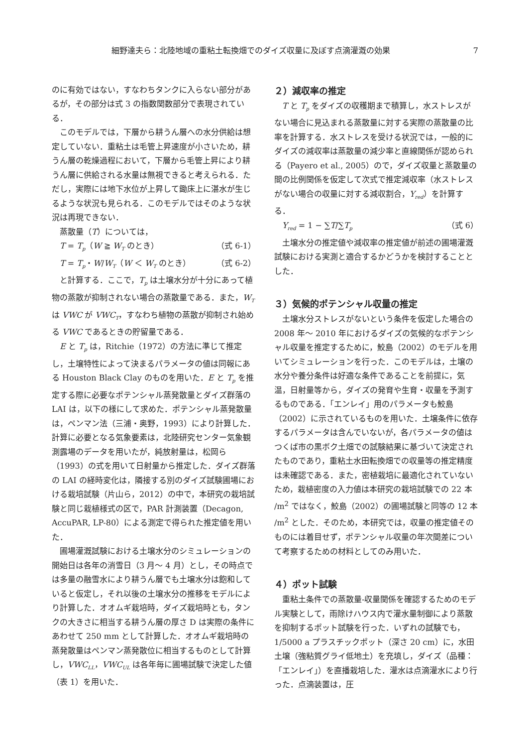細野達夫ら：北陸地域の重粘土転換畑でのダイズ収量に及ぼす点滴灌漑の効果 7
のに有効ではない，すなわちタンクに入らない部分があるが，その部分は式 3 の指数関数部分で表現されている．
このモデルでは，下層から耕うん層への水分供給は想定していない．重粘土は毛管上昇速度が小さいため，耕うん層の乾燥過程において，下層から毛管上昇により耕うん層に供給される水量は無視できると考えられる．ただし，実際には地下水位が上昇して鋤床上に湛水が生じるような状況も見られる．このモデルではそのような状況は再現できない．
蒸散量（T）については，
T = T<sub>p</sub>（W ≧ W<sub>T</sub> のとき） （式 6-1）
T = T<sub>p</sub>・W/W<sub>T</sub>（W ＜ W<sub>T</sub> のとき） （式 6-2）
と計算する．ここで，T<sub>p</sub> は土壌水分が十分にあって植物の蒸散が抑制されない場合の蒸散量である．また，W<sub>T</sub> は VWC が VWC<sub>T</sub>，すなわち植物の蒸散が抑制され始める VWC であるときの貯留量である．
E と T<sub>p</sub> は，Ritchie（1972）の方法に準じて推定し，土壌特性によって決まるパラメータの値は同報にある Houston Black Clay のものを用いた．E と T<sub>p</sub> を推定する際に必要なポテンシャル蒸発散量とダイズ群落の LAI は，以下の様にして求めた．ポテンシャル蒸発散量は，ペンマン法（三浦・奥野，1993）により計算した．計算に必要となる気象要素は，北陸研究センター気象観測露場のデータを用いたが，純放射量は，松岡ら（1993）の式を用いて日射量から推定した．ダイズ群落の LAI の経時変化は，隣接する別のダイズ試験圃場における栽培試験（片山ら，2012）の中で，本研究の栽培試験と同じ栽植様式の区で，PAR 計測装置（Decagon, AccuPAR, LP-80）による測定で得られた推定値を用いた．
圃場灌漑試験における土壌水分のシミュレーションの開始日は各年の消雪日（3 月～ 4 月）とし，その時点では多量の融雪水により耕うん層でも土壌水分は飽和していると仮定し，それ以後の土壌水分の推移をモデルにより計算した．オオムギ栽培時，ダイズ栽培時とも，タンクの大きさに相当する耕うん層の厚さ D は実際の条件にあわせて 250 mm として計算した．オオムギ栽培時の蒸発散量はペンマン蒸発散位に相当するものとして計算し，VWC<sub>LL</sub>，VWC<sub>UL</sub> は各年毎に圃場試験で決定した値（表 1）を用いた．
２）減収率の推定
T と T<sub>p</sub> をダイズの収穫期まで積算し，水ストレスがない場合に見込まれる蒸散量に対する実際の蒸散量の比率を計算する．水ストレスを受ける状況では，一般的にダイズの減収率は蒸散量の減少率と直線関係が認められる（Payero et al., 2005）ので，ダイズ収量と蒸散量の間の比例関係を仮定して次式で推定減収率（水ストレスがない場合の収量に対する減収割合，Y<sub>red</sub>）を計算する．
Y<sub>red</sub> = 1 − ∑T/∑T<sub>p</sub> （式 6）
土壌水分の推定値や減収率の推定値が前述の圃場灌漑試験における実測と適合するかどうかを検討することとした．
３）気候的ポテンシャル収量の推定
土壌水分ストレスがないという条件を仮定した場合の 2008 年～ 2010 年におけるダイズの気候的なポテンシャル収量を推定するために，鮫島（2002）のモデルを用いてシミュレーションを行った．このモデルは，土壌の水分や養分条件は好適な条件であることを前提に，気温，日射量等から，ダイズの発育や生育・収量を予測するものである．「エンレイ」用のパラメータも鮫島（2002）に示されているものを用いた．土壌条件に依存するパラメータは含んでいないが，各パラメータの値はつくば市の黒ボク土畑での試験結果に基づいて決定されたものであり，重粘土水田転換畑での収量等の推定精度は未確認である．また，密植栽培に最適化されていないため，栽植密度の入力値は本研究の栽培試験での 22 本 /m<sup>2</sup> ではなく，鮫島（2002）の圃場試験と同等の 12 本 /m<sup>2</sup> とした．そのため，本研究では，収量の推定値そのものには着目せず，ポテンシャル収量の年次間差について考察するための材料としてのみ用いた．
４）ポット試験
重粘土条件での蒸散量-収量関係を確認するためのモデル実験として，雨除けハウス内で灌水量制御により蒸散を抑制するポット試験を行った．いずれの試験でも，1/5000 a プラスチックポット（深さ 20 cm）に，水田土壌（強粘質グライ低地土）を充填し，ダイズ（品種：「エンレイ」）を直播栽培した．灌水は点滴灌水により行った．点滴装置は，圧